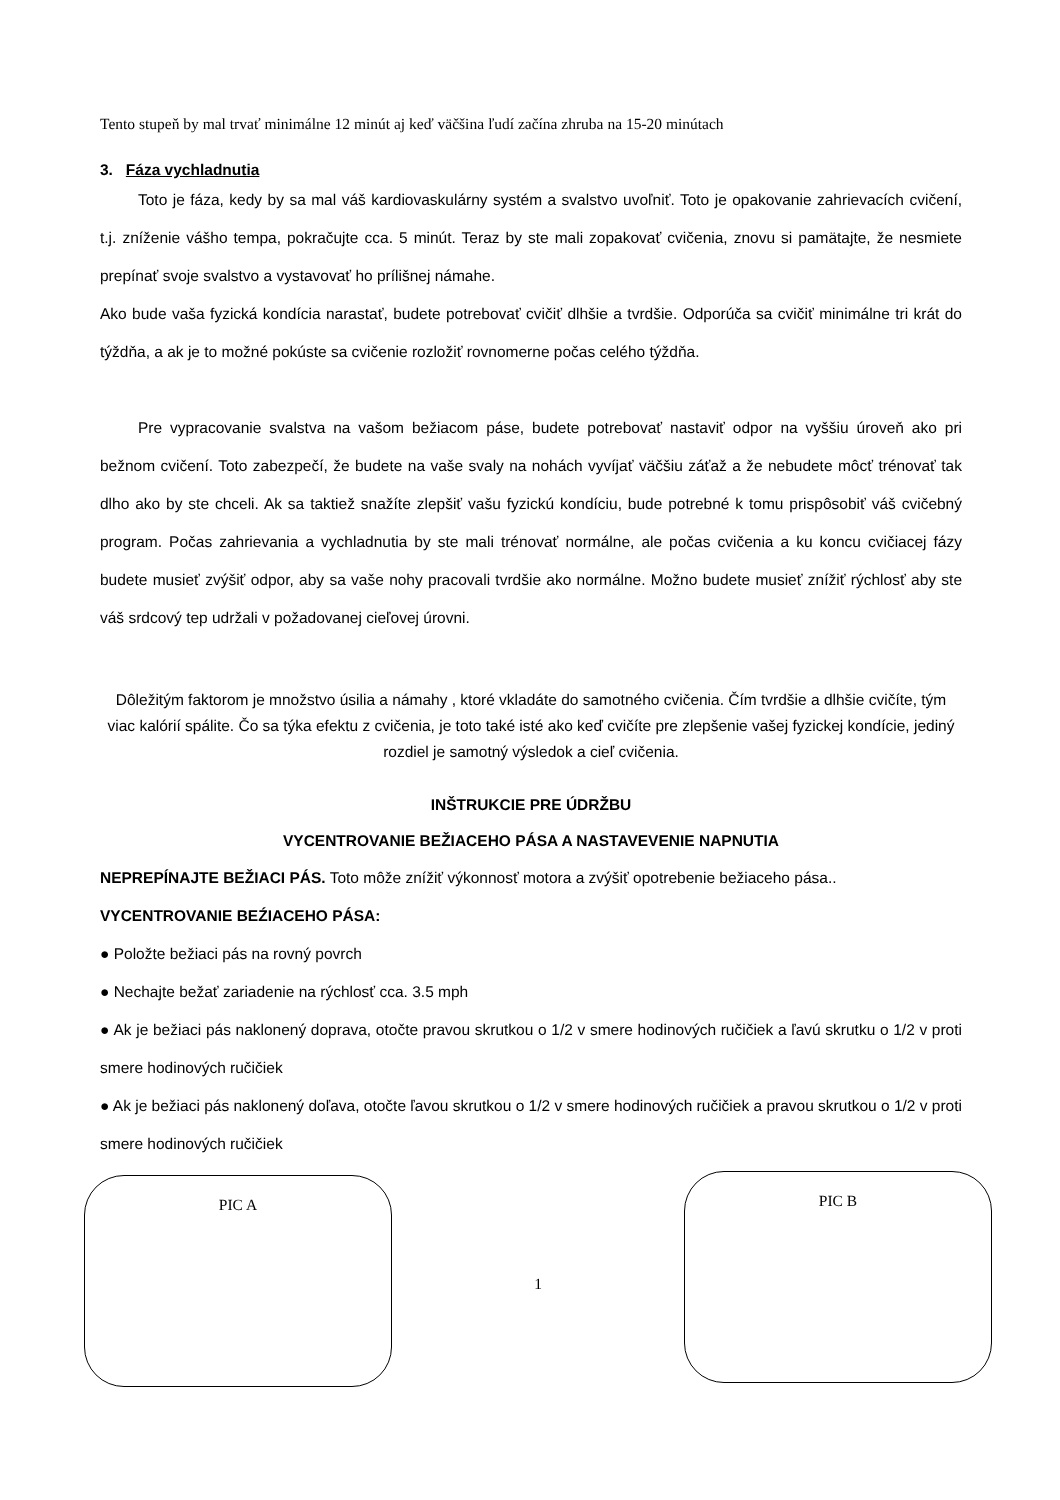Tento stupeň by mal trvať minimálne 12 minút aj keď väčšina ľudí začína zhruba na 15-20 minútach
3. Fáza vychladnutia
Toto je fáza, kedy by sa mal váš kardiovaskulárny systém a svalstvo uvoľniť. Toto je opakovanie zahrievacích cvičení, t.j. zníženie vášho tempa, pokračujte cca. 5 minút. Teraz by ste mali zopakovať cvičenia, znovu si pamätajte, že nesmiete prepínať svoje svalstvo a vystavovať ho prílišnej námahe.
Ako bude vaša fyzická kondícia narastať, budete potrebovať cvičiť dlhšie a tvrdšie. Odporúča sa cvičiť minimálne tri krát do týždňa, a ak je to možné pokúste sa cvičenie rozložiť rovnomerne počas celého týždňa.
Pre vypracovanie svalstva na vašom bežiacom páse, budete potrebovať nastaviť odpor na vyššiu úroveň ako pri bežnom cvičení. Toto zabezpečí, že budete na vaše svaly na nohách vyvíjať väčšiu záťaž a že nebudete môcť trénovať tak dlho ako by ste chceli. Ak sa taktiež snažíte zlepšiť vašu fyzickú kondíciu, bude potrebné k tomu prispôsobiť váš cvičebný program. Počas zahrievania a vychladnutia by ste mali trénovať normálne, ale počas cvičenia a ku koncu cvičiacej fázy budete musieť zvýšiť odpor, aby sa vaše nohy pracovali tvrdšie ako normálne. Možno budete musieť znížiť rýchlosť aby ste váš srdcový tep udržali v požadovanej cieľovej úrovni.
Dôležitým faktorom je množstvo úsilia a námahy , ktoré vkladáte do samotného cvičenia. Čím tvrdšie a dlhšie cvičíte, tým viac kalórií spálite. Čo sa týka efektu z cvičenia, je toto také isté ako keď cvičíte pre zlepšenie vašej fyzickej kondície, jediný rozdiel je samotný výsledok a cieľ cvičenia.
INŠTRUKCIE PRE ÚDRŽBU
VYCENTROVANIE BEŽIACEHO PÁSA A NASTAVEVENIE NAPNUTIA
NEPREPÍNAJTE BEŽIACI PÁS. Toto môže znížiť výkonnosť motora a zvýšiť opotrebenie bežiaceho pása..
VYCENTROVANIE BEŹIACEHO PÁSA:
● Položte bežiaci pás na rovný povrch
● Nechajte bežať zariadenie na rýchlosť cca. 3.5 mph
● Ak je bežiaci pás naklonený doprava, otočte pravou skrutkou o 1/2 v smere hodinových ručičiek a ľavú skrutku o 1/2 v proti smere hodinových ručičiek
● Ak je bežiaci pás naklonený doľava, otočte ľavou skrutkou o 1/2 v smere hodinových ručičiek a pravou skrutkou o 1/2 v proti smere hodinových ručičiek
PIC A
1
PIC B